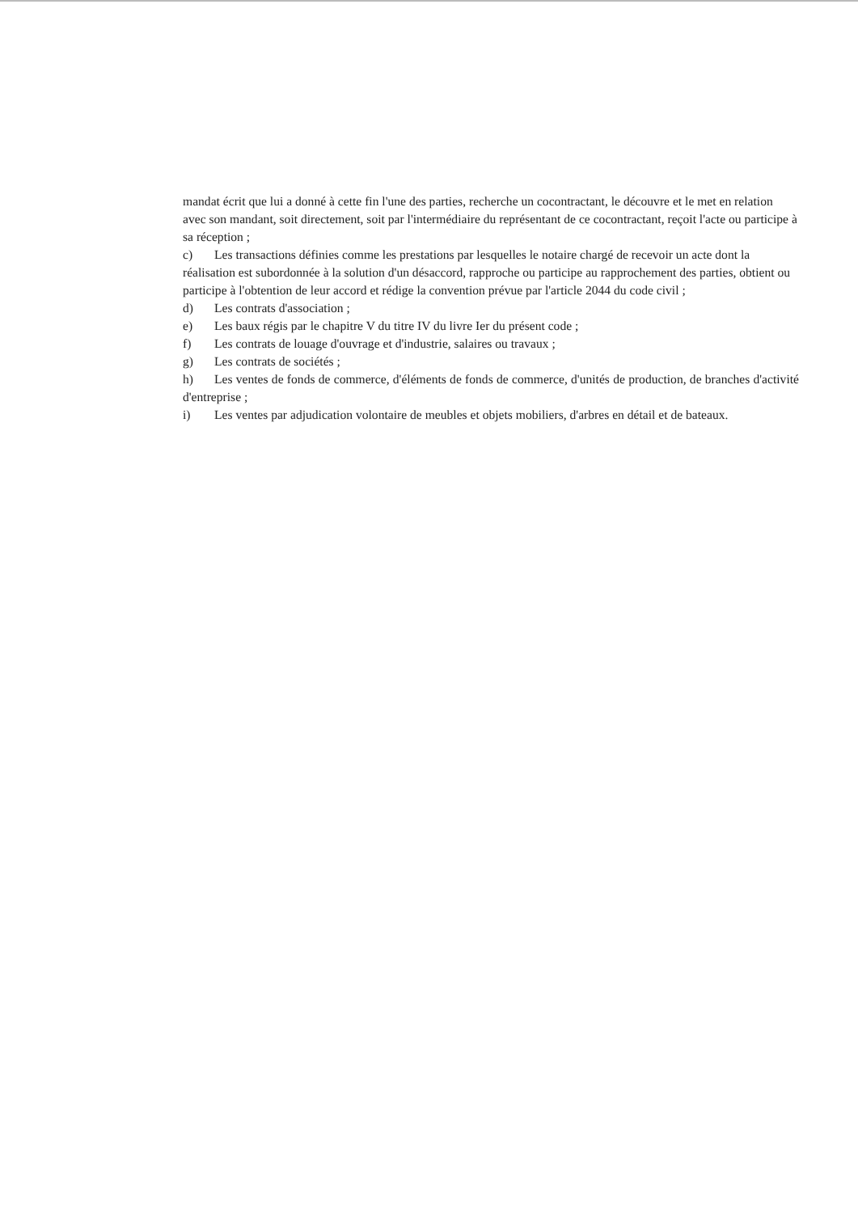mandat écrit que lui a donné à cette fin l'une des parties, recherche un cocontractant, le découvre et le met en relation avec son mandant, soit directement, soit par l'intermédiaire du représentant de ce cocontractant, reçoit l'acte ou participe à sa réception ;
c) Les transactions définies comme les prestations par lesquelles le notaire chargé de recevoir un acte dont la réalisation est subordonnée à la solution d'un désaccord, rapproche ou participe au rapprochement des parties, obtient ou participe à l'obtention de leur accord et rédige la convention prévue par l'article 2044 du code civil ;
d) Les contrats d'association ;
e) Les baux régis par le chapitre V du titre IV du livre Ier du présent code ;
f) Les contrats de louage d'ouvrage et d'industrie, salaires ou travaux ;
g) Les contrats de sociétés ;
h) Les ventes de fonds de commerce, d'éléments de fonds de commerce, d'unités de production, de branches d'activité d'entreprise ;
i) Les ventes par adjudication volontaire de meubles et objets mobiliers, d'arbres en détail et de bateaux.